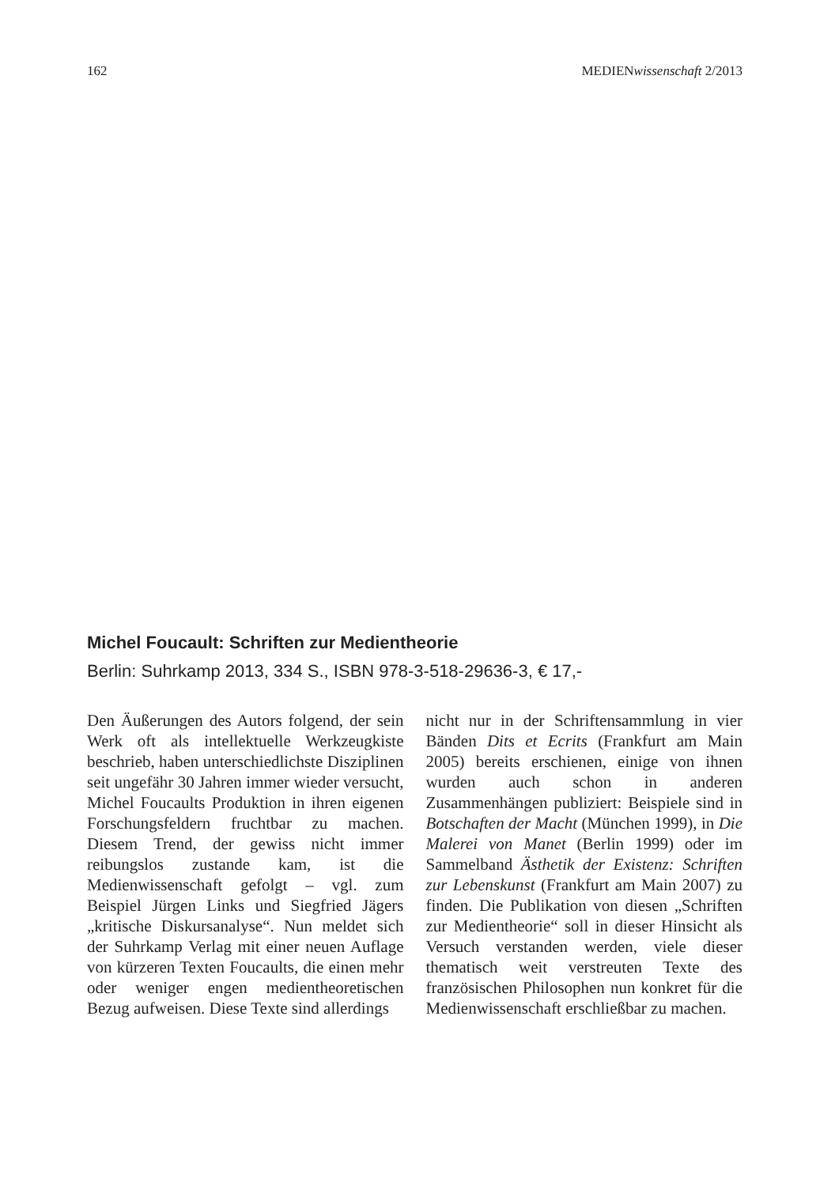162 MEDIENwissenschaft 2/2013
Michel Foucault: Schriften zur Medientheorie
Berlin: Suhrkamp 2013, 334 S., ISBN 978-3-518-29636-3, € 17,-
Den Äußerungen des Autors folgend, der sein Werk oft als intellektuelle Werkzeugkiste beschrieb, haben unterschiedlichste Disziplinen seit ungefähr 30 Jahren immer wieder versucht, Michel Foucaults Produktion in ihren eigenen Forschungsfeldern fruchtbar zu machen. Diesem Trend, der gewiss nicht immer reibungslos zustande kam, ist die Medienwissenschaft gefolgt – vgl. zum Beispiel Jürgen Links und Siegfried Jägers „kritische Diskursanalyse“. Nun meldet sich der Suhrkamp Verlag mit einer neuen Auflage von kürzeren Texten Foucaults, die einen mehr oder weniger engen medientheoretischen Bezug aufweisen. Diese Texte sind allerdings
nicht nur in der Schriftensammlung in vier Bänden Dits et Ecrits (Frankfurt am Main 2005) bereits erschienen, einige von ihnen wurden auch schon in anderen Zusammenhängen publiziert: Beispiele sind in Botschaften der Macht (München 1999), in Die Malerei von Manet (Berlin 1999) oder im Sammelband Ästhetik der Existenz: Schriften zur Lebenskunst (Frankfurt am Main 2007) zu finden. Die Publikation von diesen „Schriften zur Medientheorie“ soll in dieser Hinsicht als Versuch verstanden werden, viele dieser thematisch weit verstreuten Texte des französischen Philosophen nun konkret für die Medienwissenschaft erschließbar zu machen.